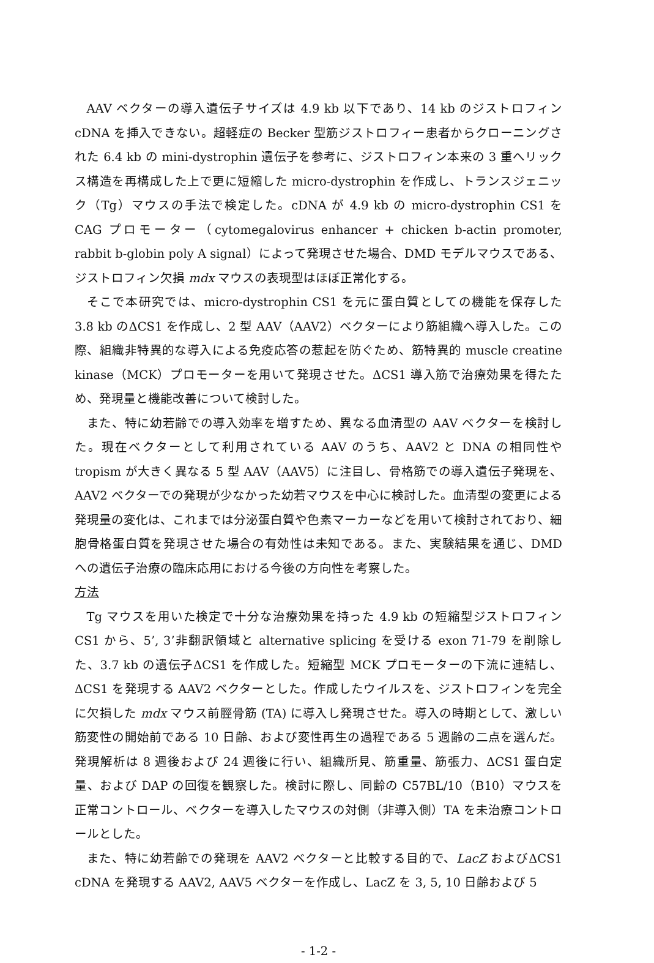AAV ベクターの導入遺伝子サイズは 4.9 kb 以下であり、14 kb のジストロフィン cDNA を挿入できない。超軽症の Becker 型筋ジストロフィー患者からクローニングされた 6.4 kb の mini-dystrophin 遺伝子を参考に、ジストロフィン本来の 3 重へリックス構造を再構成した上で更に短縮した micro-dystrophin を作成し、トランスジェニック（Tg）マウスの手法で検定した。cDNA が 4.9 kb の micro-dystrophin CS1 を CAG プロモーター（cytomegalovirus enhancer + chicken b-actin promoter, rabbit b-globin poly A signal）によって発現させた場合、DMD モデルマウスである、ジストロフィン欠損 mdx マウスの表現型はほぼ正常化する。
そこで本研究では、micro-dystrophin CS1 を元に蛋白質としての機能を保存した 3.8 kb のΔCS1 を作成し、2 型 AAV（AAV2）ベクターにより筋組織へ導入した。この際、組織非特異的な導入による免疫応答の惹起を防ぐため、筋特異的 muscle creatine kinase（MCK）プロモーターを用いて発現させた。ΔCS1 導入筋で治療効果を得たため、発現量と機能改善について検討した。
また、特に幼若齢での導入効率を増すため、異なる血清型の AAV ベクターを検討した。現在ベクターとして利用されている AAV のうち、AAV2 と DNA の相同性や tropism が大きく異なる 5 型 AAV（AAV5）に注目し、骨格筋での導入遺伝子発現を、AAV2 ベクターでの発現が少なかった幼若マウスを中心に検討した。血清型の変更による発現量の変化は、これまでは分泌蛋白質や色素マーカーなどを用いて検討されており、細胞骨格蛋白質を発現させた場合の有効性は未知である。また、実験結果を通じ、DMD への遺伝子治療の臨床応用における今後の方向性を考察した。
方法
Tg マウスを用いた検定で十分な治療効果を持った 4.9 kb の短縮型ジストロフィン CS1 から、5’, 3’非翻訳領域と alternative splicing を受ける exon 71-79 を削除した、3.7 kb の遺伝子ΔCS1 を作成した。短縮型 MCK プロモーターの下流に連結し、ΔCS1 を発現する AAV2 ベクターとした。作成したウイルスを、ジストロフィンを完全に欠損した mdx マウス前脛骨筋 (TA) に導入し発現させた。導入の時期として、激しい筋変性の開始前である 10 日齢、および変性再生の過程である 5 週齢の二点を選んだ。発現解析は 8 週後および 24 週後に行い、組織所見、筋重量、筋張力、ΔCS1 蛋白定量、および DAP の回復を観察した。検討に際し、同齢の C57BL/10（B10）マウスを正常コントロール、ベクターを導入したマウスの対側（非導入側）TA を未治療コントロールとした。
また、特に幼若齢での発現を AAV2 ベクターと比較する目的で、LacZ およびΔCS1 cDNA を発現する AAV2, AAV5 ベクターを作成し、LacZ を 3, 5, 10 日齢および 5
- 1-2 -